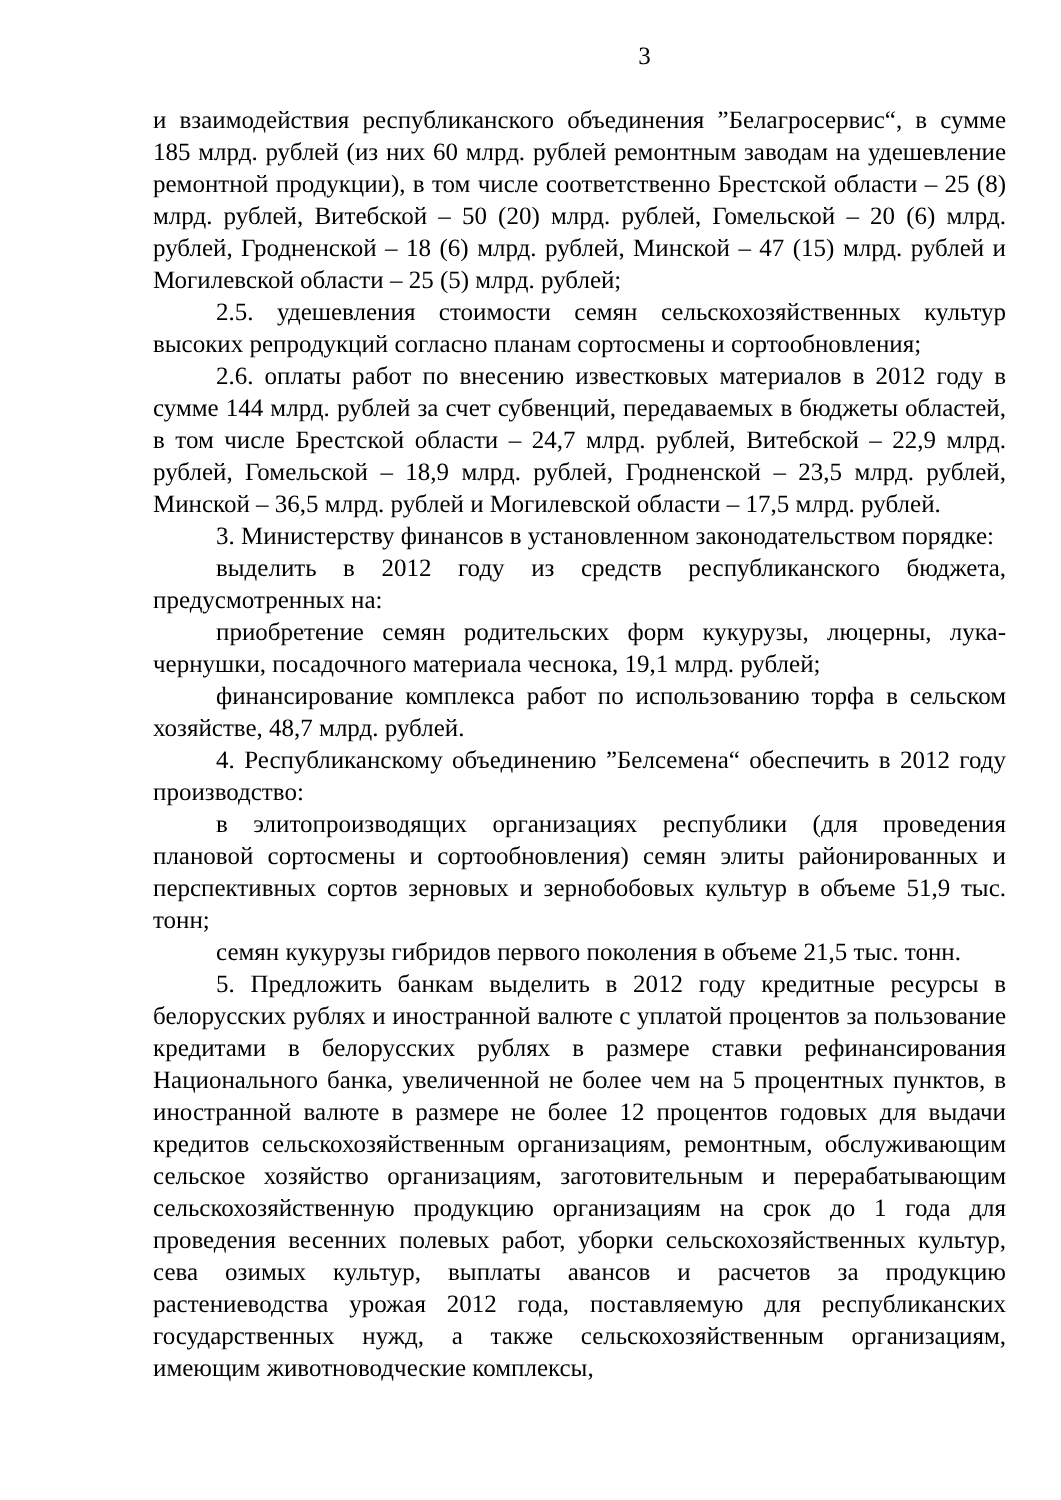3
и взаимодействия республиканского объединения ”Белагросервис“, в сумме 185 млрд. рублей (из них 60 млрд. рублей ремонтным заводам на удешевление ремонтной продукции), в том числе соответственно Брестской области – 25 (8) млрд. рублей, Витебской – 50 (20) млрд. рублей, Гомельской – 20 (6) млрд. рублей, Гродненской – 18 (6) млрд. рублей, Минской – 47 (15) млрд. рублей и Могилевской области – 25 (5) млрд. рублей;
2.5. удешевления стоимости семян сельскохозяйственных культур высоких репродукций согласно планам сортосмены и сортообновления;
2.6. оплаты работ по внесению известковых материалов в 2012 году в сумме 144 млрд. рублей за счет субвенций, передаваемых в бюджеты областей, в том числе Брестской области – 24,7 млрд. рублей, Витебской – 22,9 млрд. рублей, Гомельской – 18,9 млрд. рублей, Гродненской – 23,5 млрд. рублей, Минской – 36,5 млрд. рублей и Могилевской области – 17,5 млрд. рублей.
3. Министерству финансов в установленном законодательством порядке:
выделить в 2012 году из средств республиканского бюджета, предусмотренных на:
приобретение семян родительских форм кукурузы, люцерны, лука-чернушки, посадочного материала чеснока, 19,1 млрд. рублей;
финансирование комплекса работ по использованию торфа в сельском хозяйстве, 48,7 млрд. рублей.
4. Республиканскому объединению ”Белсемена“ обеспечить в 2012 году производство:
в элитопроизводящих организациях республики (для проведения плановой сортосмены и сортообновления) семян элиты районированных и перспективных сортов зерновых и зернобобовых культур в объеме 51,9 тыс. тонн;
семян кукурузы гибридов первого поколения в объеме 21,5 тыс. тонн.
5. Предложить банкам выделить в 2012 году кредитные ресурсы в белорусских рублях и иностранной валюте с уплатой процентов за пользование кредитами в белорусских рублях в размере ставки рефинансирования Национального банка, увеличенной не более чем на 5 процентных пунктов, в иностранной валюте в размере не более 12 процентов годовых для выдачи кредитов сельскохозяйственным организациям, ремонтным, обслуживающим сельское хозяйство организациям, заготовительным и перерабатывающим сельскохозяйственную продукцию организациям на срок до 1 года для проведения весенних полевых работ, уборки сельскохозяйственных культур, сева озимых культур, выплаты авансов и расчетов за продукцию растениеводства урожая 2012 года, поставляемую для республиканских государственных нужд, а также сельскохозяйственным организациям, имеющим животноводческие комплексы,